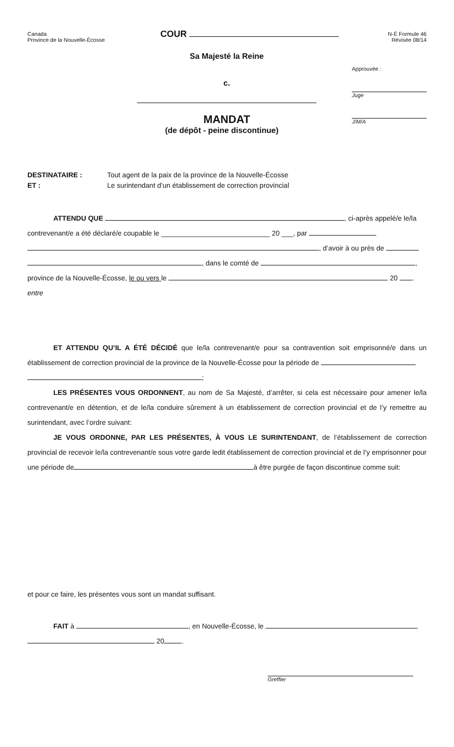Canada
Province de la Nouvelle-Écosse
COUR
N-É Formule 46
Révisée 08/14
Sa Majesté la Reine
c.
MANDAT
(de dépôt - peine discontinue)
Approuvée :
Juge
J/M/A
DESTINATAIRE :
ET :
Tout agent de la paix de la province de la Nouvelle-Écosse
Le surintendant d’un établissement de correction provincial
ATTENDU QUE , ci-après appelé/e le/la
contrevenant/e a été déclaré/e coupable le ____________________________ 20 ___, par
, d’avoir à ou près de
, dans le comté de ,
province de la Nouvelle-Écosse, le ou vers le 20 .
entre
ET ATTENDU QU’IL A ÉTÉ DÉCIDÉ que le/la contrevenant/e pour sa contravention soit emprisonné/e dans un établissement de correction provincial de la province de la Nouvelle-Écosse pour la période de
;
LES PRÉSENTES VOUS ORDONNENT, au nom de Sa Majesté, d’arrêter, si cela est nécessaire pour amener le/la contrevenant/e en détention, et de le/la conduire sûrement à un établissement de correction provincial et de l’y remettre au surintendant, avec l’ordre suivant:
JE VOUS ORDONNE, PAR LES PRÉSENTES, À VOUS LE SURINTENDANT, de l’établissement de correction provincial de recevoir le/la contrevenant/e sous votre garde ledit établissement de correction provincial et de l’y emprisonner pour une période de à être purgée de façon discontinue comme suit:
et pour ce faire, les présentes vous sont un mandat suffisant.
FAIT à , en Nouvelle-Écosse, le
20 .
Greffier